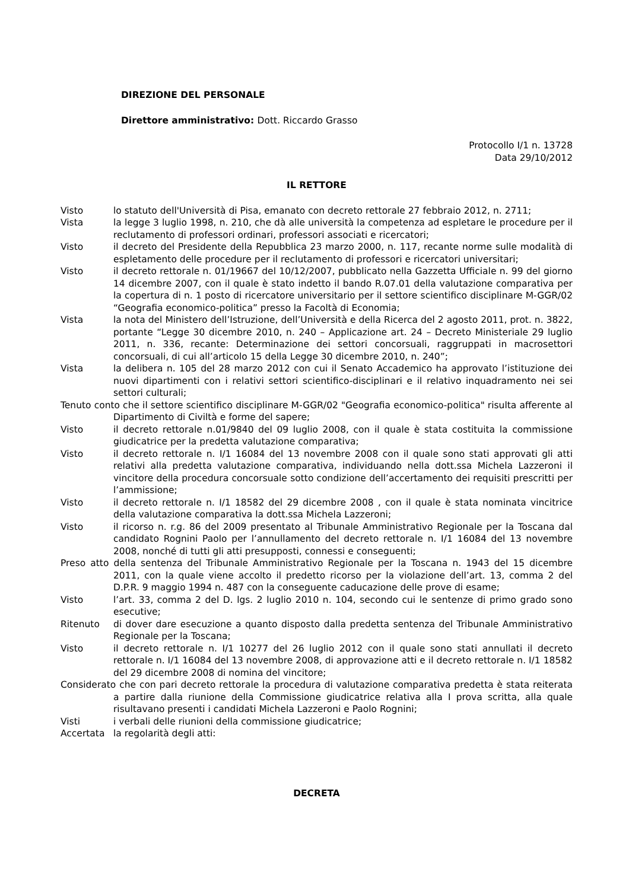DIREZIONE DEL PERSONALE
Direttore amministrativo: Dott. Riccardo Grasso
Protocollo I/1 n. 13728
Data 29/10/2012
IL RETTORE
Visto lo statuto dell'Università di Pisa, emanato con decreto rettorale 27 febbraio 2012, n. 2711;
Vista la legge 3 luglio 1998, n. 210, che dà alle università la competenza ad espletare le procedure per il reclutamento di professori ordinari, professori associati e ricercatori;
Visto il decreto del Presidente della Repubblica 23 marzo 2000, n. 117, recante norme sulle modalità di espletamento delle procedure per il reclutamento di professori e ricercatori universitari;
Visto il decreto rettorale n. 01/19667 del 10/12/2007, pubblicato nella Gazzetta Ufficiale n. 99 del giorno 14 dicembre 2007, con il quale è stato indetto il bando R.07.01 della valutazione comparativa per la copertura di n. 1 posto di ricercatore universitario per il settore scientifico disciplinare M-GGR/02 “Geografia economico-politica” presso la Facoltà di Economia;
Vista la nota del Ministero dell’Istruzione, dell’Università e della Ricerca del 2 agosto 2011, prot. n. 3822, portante “Legge 30 dicembre 2010, n. 240 – Applicazione art. 24 – Decreto Ministeriale 29 luglio 2011, n. 336, recante: Determinazione dei settori concorsuali, raggruppati in macrosettori concorsuali, di cui all’articolo 15 della Legge 30 dicembre 2010, n. 240”;
Vista la delibera n. 105 del 28 marzo 2012 con cui il Senato Accademico ha approvato l’istituzione dei nuovi dipartimenti con i relativi settori scientifico-disciplinari e il relativo inquadramento nei sei settori culturali;
Tenuto conto che il settore scientifico disciplinare M-GGR/02 "Geografia economico-politica" risulta afferente al Dipartimento di Civiltà e forme del sapere;
Visto il decreto rettorale n.01/9840 del 09 luglio 2008, con il quale è stata costituita la commissione giudicatrice per la predetta valutazione comparativa;
Visto il decreto rettorale n. I/1 16084 del 13 novembre 2008 con il quale sono stati approvati gli atti relativi alla predetta valutazione comparativa, individuando nella dott.ssa Michela Lazzeroni il vincitore della procedura concorsuale sotto condizione dell’accertamento dei requisiti prescritti per l’ammissione;
Visto il decreto rettorale n. I/1 18582 del 29 dicembre 2008 , con il quale è stata nominata vincitrice della valutazione comparativa la dott.ssa Michela Lazzeroni;
Visto il ricorso n. r.g. 86 del 2009 presentato al Tribunale Amministrativo Regionale per la Toscana dal candidato Rognini Paolo per l’annullamento del decreto rettorale n. I/1 16084 del 13 novembre 2008, nonché di tutti gli atti presupposti, connessi e conseguenti;
Preso atto della sentenza del Tribunale Amministrativo Regionale per la Toscana n. 1943 del 15 dicembre 2011, con la quale viene accolto il predetto ricorso per la violazione dell’art. 13, comma 2 del D.P.R. 9 maggio 1994 n. 487 con la conseguente caducazione delle prove di esame;
Visto l’art. 33, comma 2 del D. lgs. 2 luglio 2010 n. 104, secondo cui le sentenze di primo grado sono esecutive;
Ritenuto di dover dare esecuzione a quanto disposto dalla predetta sentenza del Tribunale Amministrativo Regionale per la Toscana;
Visto il decreto rettorale n. I/1 10277 del 26 luglio 2012 con il quale sono stati annullati il decreto rettorale n. I/1 16084 del 13 novembre 2008, di approvazione atti e il decreto rettorale n. I/1 18582 del 29 dicembre 2008 di nomina del vincitore;
Considerato che con pari decreto rettorale la procedura di valutazione comparativa predetta è stata reiterata a partire dalla riunione della Commissione giudicatrice relativa alla I prova scritta, alla quale risultavano presenti i candidati Michela Lazzeroni e Paolo Rognini;
Visti i verbali delle riunioni della commissione giudicatrice;
Accertata la regolarità degli atti:
DECRETA